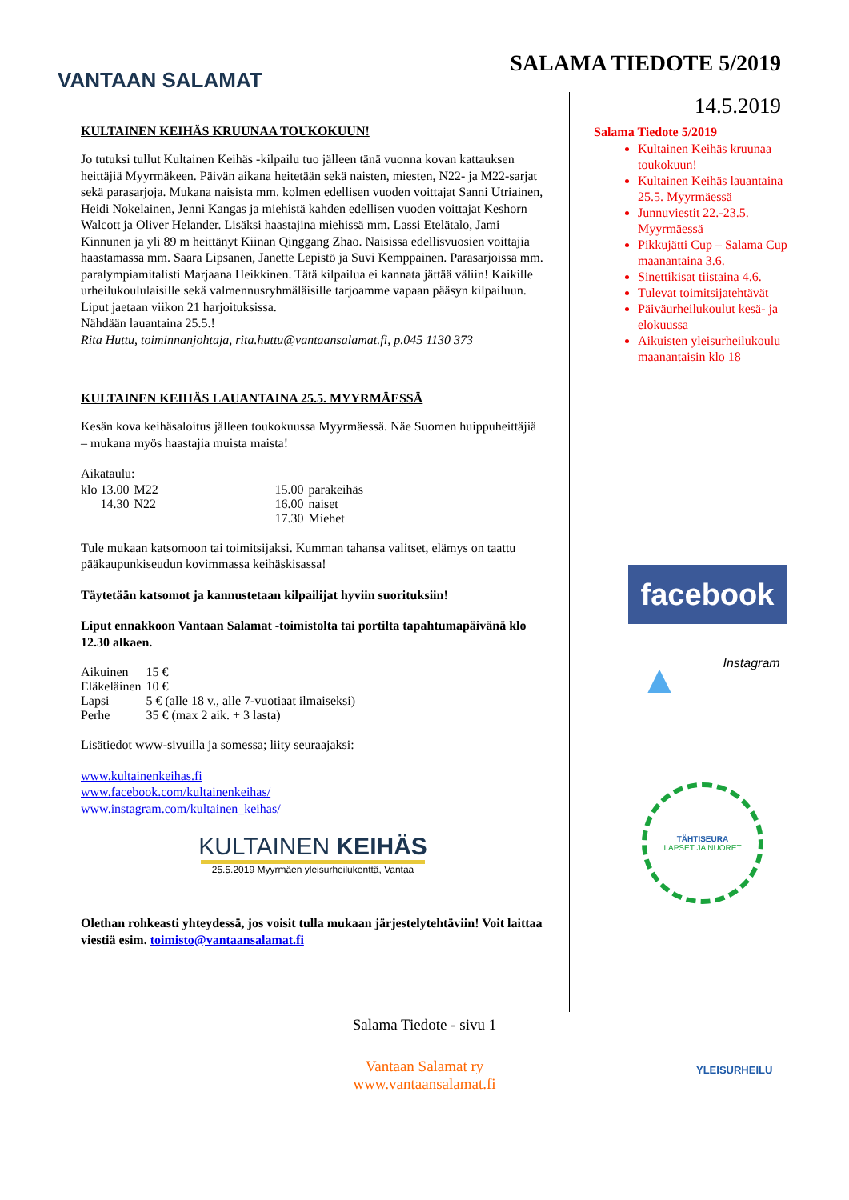VANTAAN SALAMAT
SALAMA TIEDOTE 5/2019
14.5.2019
KULTAINEN KEIHÄS KRUUNAA TOUKOKUUN!
Jo tutuksi tullut Kultainen Keihäs -kilpailu tuo jälleen tänä vuonna kovan kattauksen heittäjiä Myyrmäkeen. Päivän aikana heitetään sekä naisten, miesten, N22- ja M22-sarjat sekä parasarjoja. Mukana naisista mm. kolmen edellisen vuoden voittajat Sanni Utriainen, Heidi Nokelainen, Jenni Kangas ja miehistä kahden edellisen vuoden voittajat Keshorn Walcott ja Oliver Helander. Lisäksi haastajina miehissä mm. Lassi Etelätalo, Jami Kinnunen ja yli 89 m heittänyt Kiinan Qinggang Zhao. Naisissa edellisvuosien voittajia haastamassa mm. Saara Lipsanen, Janette Lepistö ja Suvi Kemppainen. Parasarjoissa mm. paralympiamitalisti Marjaana Heikkinen. Tätä kilpailua ei kannata jättää väliin! Kaikille urheilukoululaisille sekä valmennusryhmäläisille tarjoamme vapaan pääsyn kilpailuun. Liput jaetaan viikon 21 harjoituksissa.
Nähdään lauantaina 25.5.!
Rita Huttu, toiminnanjohtaja, rita.huttu@vantaansalamat.fi, p.045 1130 373
KULTAINEN KEIHÄS LAUANTAINA 25.5. MYYRMÄESSÄ
Kesän kova keihäsaloitus jälleen toukokuussa Myyrmäessä. Näe Suomen huippuheittäjiä – mukana myös haastajia muista maista!
Aikataulu:
| klo 13.00 | M22 | 15.00 | parakeihäs |
| 14.30 | N22 | 16.00 | naiset |
| | | 17.30 | Miehet |
Tule mukaan katsomoon tai toimitsijaksi. Kumman tahansa valitset, elämys on taattu pääkaupunkiseudun kovimmassa keihäskisassa!
Täytetään katsomot ja kannustetaan kilpailijat hyviin suorituksiin!
Liput ennakkoon Vantaan Salamat -toimistolta tai portilta tapahtumapäivänä klo 12.30 alkaen.
| Aikuinen | 15 € |
| Eläkeläinen | 10 € |
| Lapsi | 5 € (alle 18 v., alle 7-vuotiaat ilmaiseksi) |
| Perhe | 35 € (max 2 aik. + 3 lasta) |
Lisätiedot www-sivuilla ja somessa; liity seuraajaksi:
www.kultainenkeihas.fi
www.facebook.com/kultainenkeihas/
www.instagram.com/kultainen_keihas/
KULTAINEN KEIHÄS
25.5.2019 Myyrmäen yleisurheilukenttä, Vantaa
Olethan rohkeasti yhteydessä, jos voisit tulla mukaan järjestelytehtäviin! Voit laittaa viestiä esim. toimisto@vantaansalamat.fi
Salama Tiedote 5/2019
Kultainen Keihäs kruunaa toukokuun!
Kultainen Keihäs lauantaina 25.5. Myyrmäessä
Junnuviestit 22.-23.5. Myyrmäessä
Pikkujätti Cup – Salama Cup maanantaina 3.6.
Sinettikisat tiistaina 4.6.
Tulevat toimitsijatehtävät
Päiväurheilukoulut kesä- ja elokuussa
Aikuisten yleisurheilukoulu maanantaisin klo 18
facebook
▲ Instagram
TÄHTISEURA
LAPSET JA NUORET
Salama Tiedote - sivu 1
YLEISURHEILU
Vantaan Salamat ry
www.vantaansalamat.fi